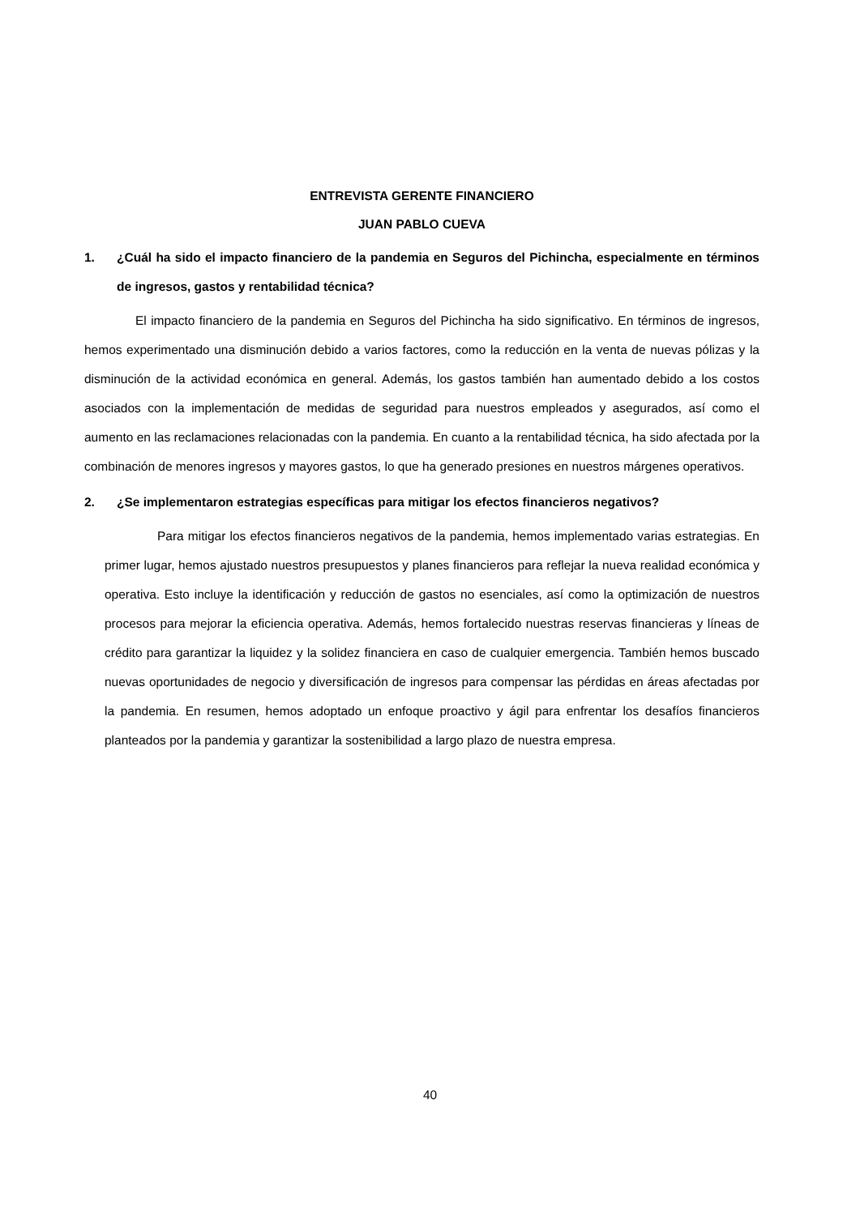ENTREVISTA GERENTE FINANCIERO
JUAN PABLO CUEVA
1. ¿Cuál ha sido el impacto financiero de la pandemia en Seguros del Pichincha, especialmente en términos de ingresos, gastos y rentabilidad técnica?
El impacto financiero de la pandemia en Seguros del Pichincha ha sido significativo. En términos de ingresos, hemos experimentado una disminución debido a varios factores, como la reducción en la venta de nuevas pólizas y la disminución de la actividad económica en general. Además, los gastos también han aumentado debido a los costos asociados con la implementación de medidas de seguridad para nuestros empleados y asegurados, así como el aumento en las reclamaciones relacionadas con la pandemia. En cuanto a la rentabilidad técnica, ha sido afectada por la combinación de menores ingresos y mayores gastos, lo que ha generado presiones en nuestros márgenes operativos.
2. ¿Se implementaron estrategias específicas para mitigar los efectos financieros negativos?
Para mitigar los efectos financieros negativos de la pandemia, hemos implementado varias estrategias. En primer lugar, hemos ajustado nuestros presupuestos y planes financieros para reflejar la nueva realidad económica y operativa. Esto incluye la identificación y reducción de gastos no esenciales, así como la optimización de nuestros procesos para mejorar la eficiencia operativa. Además, hemos fortalecido nuestras reservas financieras y líneas de crédito para garantizar la liquidez y la solidez financiera en caso de cualquier emergencia. También hemos buscado nuevas oportunidades de negocio y diversificación de ingresos para compensar las pérdidas en áreas afectadas por la pandemia. En resumen, hemos adoptado un enfoque proactivo y ágil para enfrentar los desafíos financieros planteados por la pandemia y garantizar la sostenibilidad a largo plazo de nuestra empresa.
40